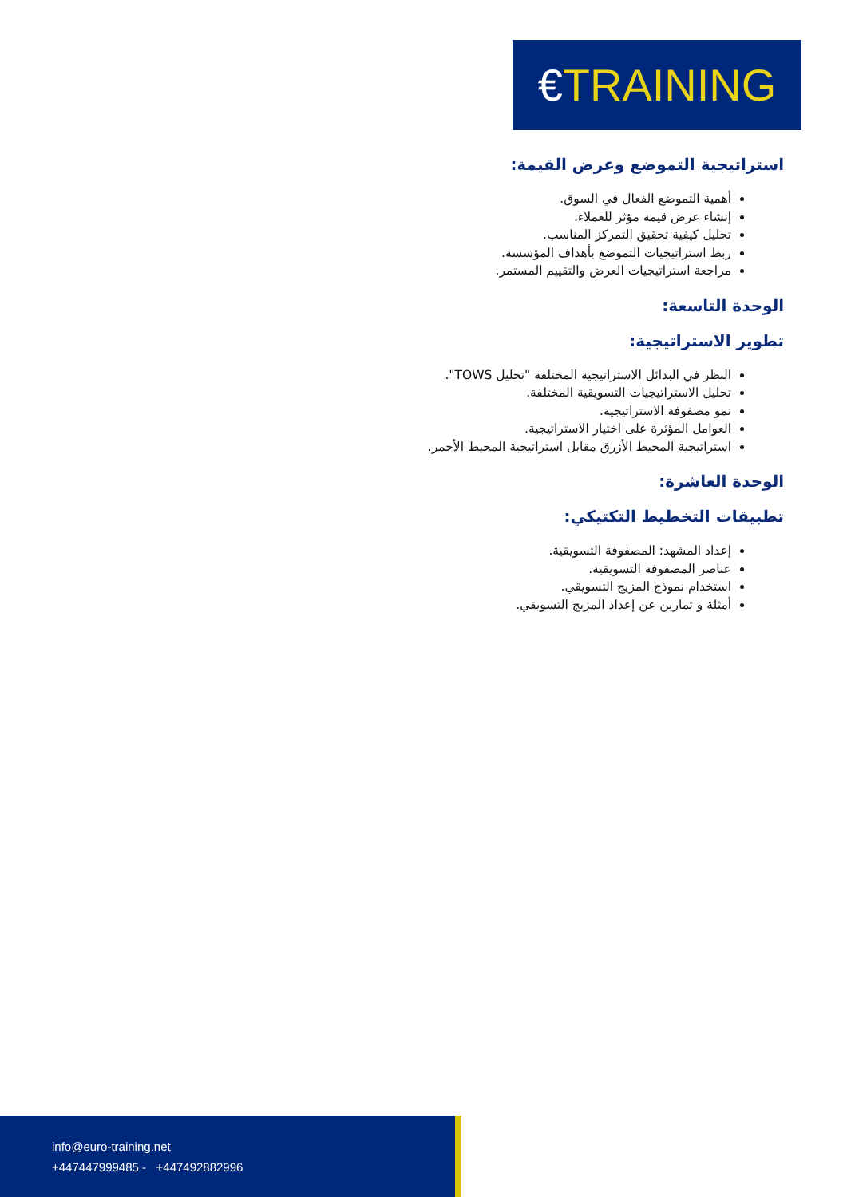€TRAINING
استراتيجية التموضع وعرض القيمة:
أهمية التموضع الفعال في السوق.
إنشاء عرض قيمة مؤثر للعملاء.
تحليل كيفية تحقيق التمركز المناسب.
ربط استراتيجيات التموضع بأهداف المؤسسة.
مراجعة استراتيجيات العرض والتقييم المستمر.
الوحدة التاسعة:
تطوير الاستراتيجية:
النظر في البدائل الاستراتيجية المختلفة "تحليل TOWS".
تحليل الاستراتيجيات التسويقية المختلفة.
نمو مصفوفة الاستراتيجية.
العوامل المؤثرة على اختيار الاستراتيجية.
استراتيجية المحيط الأزرق مقابل استراتيجية المحيط الأحمر.
الوحدة العاشرة:
تطبيقات التخطيط التكتيكي:
إعداد المشهد: المصفوفة التسويقية.
عناصر المصفوفة التسويقية.
استخدام نموذج المزيج التسويقي.
أمثلة و تمارين عن إعداد المزيج التسويقي.
info@euro-training.net
+447447999485 - +447492882996